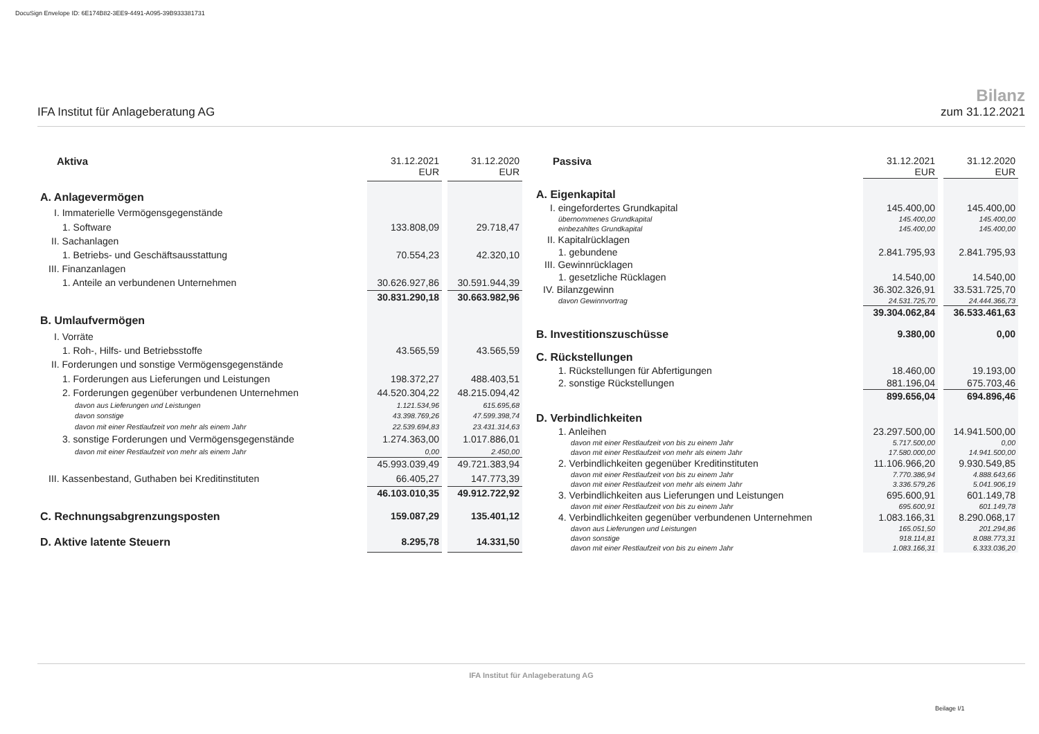DocuSign Envelope ID: 6E174B82-3EE9-4491-A095-39B933381731
IFA Institut für Anlageberatung AG
Bilanz
zum 31.12.2021
| Aktiva | 31.12.2021 EUR | | 31.12.2020 EUR |
| A. Anlagevermögen | | | |
| I. Immaterielle Vermögensgegenstände | | | |
| 1. Software | 133.808,09 | | 29.718,47 |
| II. Sachanlagen | | | |
| 1. Betriebs- und Geschäftsausstattung | 70.554,23 | | 42.320,10 |
| III. Finanzanlagen | | | |
| 1. Anteile an verbundenen Unternehmen | 30.626.927,86 | | 30.591.944,39 |
| | 30.831.290,18 | | 30.663.982,96 |
| B. Umlaufvermögen | | | |
| I. Vorräte | | | |
| 1. Roh-, Hilfs- und Betriebsstoffe | 43.565,59 | | 43.565,59 |
| II. Forderungen und sonstige Vermögensgegenstände | | | |
| 1. Forderungen aus Lieferungen und Leistungen | 198.372,27 | | 488.403,51 |
| 2. Forderungen gegenüber verbundenen Unternehmen | 44.520.304,22 | | 48.215.094,42 |
| davon aus Lieferungen und Leistungen | 1.121.534,96 | | 615.695,68 |
| davon sonstige | 43.398.769,26 | | 47.599.398,74 |
| davon mit einer Restlaufzeit von mehr als einem Jahr | 22.539.694,83 | | 23.431.314,63 |
| 3. sonstige Forderungen und Vermögensgegenstände | 1.274.363,00 | | 1.017.886,01 |
| davon mit einer Restlaufzeit von mehr als einem Jahr | 0,00 | | 2.450,00 |
| | 45.993.039,49 | | 49.721.383,94 |
| III. Kassenbestand, Guthaben bei Kreditinstituten | 66.405,27 | | 147.773,39 |
| | 46.103.010,35 | | 49.912.722,92 |
| C. Rechnungsabgrenzungsposten | 159.087,29 | | 135.401,12 |
| D. Aktive latente Steuern | 8.295,78 | | 14.331,50 |
| Passiva | 31.12.2021 EUR | | 31.12.2020 EUR |
| A. Eigenkapital | | | |
| I. eingefordertes Grundkapital | 145.400,00 | | 145.400,00 |
| übernommenes Grundkapital | 145.400,00 | | 145.400,00 |
| einbezahltes Grundkapital | 145.400,00 | | 145.400,00 |
| II. Kapitalrücklagen | | | |
| 1. gebundene | 2.841.795,93 | | 2.841.795,93 |
| III. Gewinnrücklagen | | | |
| 1. gesetzliche Rücklagen | 14.540,00 | | 14.540,00 |
| IV. Bilanzgewinn | 36.302.326,91 | | 33.531.725,70 |
| davon Gewinnvortrag | 24.531.725,70 | | 24.444.366,73 |
| | 39.304.062,84 | | 36.533.461,63 |
| B. Investitionszuschüsse | 9.380,00 | | 0,00 |
| C. Rückstellungen | | | |
| 1. Rückstellungen für Abfertigungen | 18.460,00 | | 19.193,00 |
| 2. sonstige Rückstellungen | 881.196,04 | | 675.703,46 |
| | 899.656,04 | | 694.896,46 |
| D. Verbindlichkeiten | | | |
| 1. Anleihen | 23.297.500,00 | | 14.941.500,00 |
| davon mit einer Restlaufzeit von bis zu einem Jahr | 5.717.500,00 | | 0,00 |
| davon mit einer Restlaufzeit von mehr als einem Jahr | 17.580.000,00 | | 14.941.500,00 |
| 2. Verbindlichkeiten gegenüber Kreditinstituten | 11.106.966,20 | | 9.930.549,85 |
| davon mit einer Restlaufzeit von bis zu einem Jahr | 7.770.386,94 | | 4.888.643,66 |
| davon mit einer Restlaufzeit von mehr als einem Jahr | 3.336.579,26 | | 5.041.906,19 |
| 3. Verbindlichkeiten aus Lieferungen und Leistungen | 695.600,91 | | 601.149,78 |
| davon mit einer Restlaufzeit von bis zu einem Jahr | 695.600,91 | | 601.149,78 |
| 4. Verbindlichkeiten gegenüber verbundenen Unternehmen | 1.083.166,31 | | 8.290.068,17 |
| davon aus Lieferungen und Leistungen | 165.051,50 | | 201.294,86 |
| davon sonstige | 918.114,81 | | 8.088.773,31 |
| davon mit einer Restlaufzeit von bis zu einem Jahr | 1.083.166,31 | | 6.333.036,20 |
IFA Institut für Anlageberatung AG
Beilage I/1